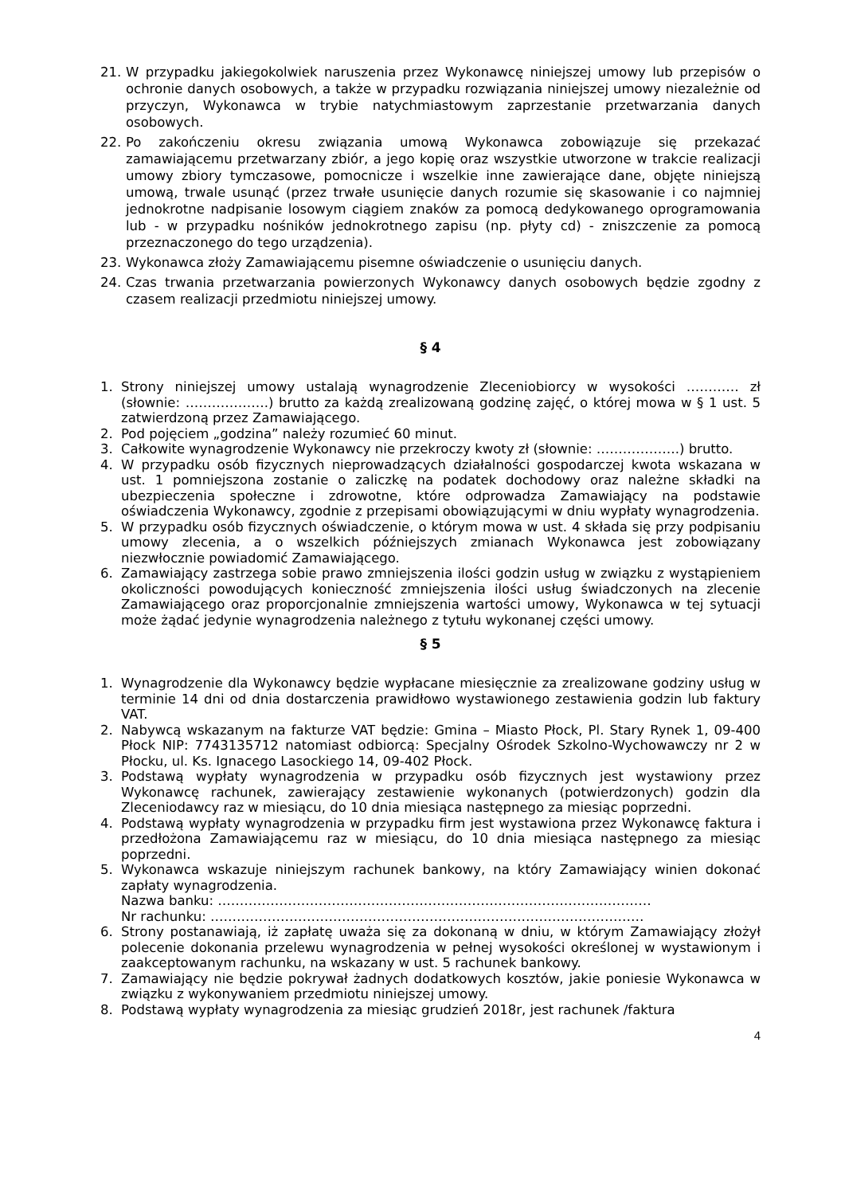21. W przypadku jakiegokolwiek naruszenia przez Wykonawcę niniejszej umowy lub przepisów o ochronie danych osobowych, a także w przypadku rozwiązania niniejszej umowy niezależnie od przyczyn, Wykonawca w trybie natychmiastowym zaprzestanie przetwarzania danych osobowych.
22. Po zakończeniu okresu związania umową Wykonawca zobowiązuje się przekazać zamawiającemu przetwarzany zbiór, a jego kopię oraz wszystkie utworzone w trakcie realizacji umowy zbiory tymczasowe, pomocnicze i wszelkie inne zawierające dane, objęte niniejszą umową, trwale usunąć (przez trwałe usunięcie danych rozumie się skasowanie i co najmniej jednokrotne nadpisanie losowym ciągiem znaków za pomocą dedykowanego oprogramowania lub - w przypadku nośników jednokrotnego zapisu (np. płyty cd) - zniszczenie za pomocą przeznaczonego do tego urządzenia).
23. Wykonawca złoży Zamawiającemu pisemne oświadczenie o usunięciu danych.
24. Czas trwania przetwarzania powierzonych Wykonawcy danych osobowych będzie zgodny z czasem realizacji przedmiotu niniejszej umowy.
§ 4
1. Strony niniejszej umowy ustalają wynagrodzenie Zleceniobiorcy w wysokości ………… zł (słownie: ……………….) brutto za każdą zrealizowaną godzinę zajęć, o której mowa w § 1 ust. 5 zatwierdzoną przez Zamawiającego.
2. Pod pojęciem „godzina” należy rozumieć 60 minut.
3. Całkowite wynagrodzenie Wykonawcy nie przekroczy kwoty zł (słownie: ……………….) brutto.
4. W przypadku osób fizycznych nieprowadzących działalności gospodarczej kwota wskazana w ust. 1 pomniejszona zostanie o zaliczkę na podatek dochodowy oraz należne składki na ubezpieczenia społeczne i zdrowotne, które odprowadza Zamawiający na podstawie oświadczenia Wykonawcy, zgodnie z przepisami obowiązującymi w dniu wypłaty wynagrodzenia.
5. W przypadku osób fizycznych oświadczenie, o którym mowa w ust. 4 składa się przy podpisaniu umowy zlecenia, a o wszelkich późniejszych zmianach Wykonawca jest zobowiązany niezwłocznie powiadomić Zamawiającego.
6. Zamawiający zastrzega sobie prawo zmniejszenia ilości godzin usług w związku z wystąpieniem okoliczności powodujących konieczność zmniejszenia ilości usług świadczonych na zlecenie Zamawiającego oraz proporcjonalnie zmniejszenia wartości umowy, Wykonawca w tej sytuacji może żądać jedynie wynagrodzenia należnego z tytułu wykonanej części umowy.
§ 5
1. Wynagrodzenie dla Wykonawcy będzie wypłacane miesięcznie za zrealizowane godziny usług w terminie 14 dni od dnia dostarczenia prawidłowo wystawionego zestawienia godzin lub faktury VAT.
2. Nabywcą wskazanym na fakturze VAT będzie: Gmina – Miasto Płock, Pl. Stary Rynek 1, 09-400 Płock NIP: 7743135712 natomiast odbiorcą: Specjalny Ośrodek Szkolno-Wychowawczy nr 2 w Płocku, ul. Ks. Ignacego Lasockiego 14, 09-402 Płock.
3. Podstawą wypłaty wynagrodzenia w przypadku osób fizycznych jest wystawiony przez Wykonawcę rachunek, zawierający zestawienie wykonanych (potwierdzonych) godzin dla Zleceniodawcy raz w miesiącu, do 10 dnia miesiąca następnego za miesiąc poprzedni.
4. Podstawą wypłaty wynagrodzenia w przypadku firm jest wystawiona przez Wykonawcę faktura i przedłożona Zamawiającemu raz w miesiącu, do 10 dnia miesiąca następnego za miesiąc poprzedni.
5. Wykonawca wskazuje niniejszym rachunek bankowy, na który Zamawiający winien dokonać zapłaty wynagrodzenia.
Nazwa banku: ………………………………………………………………………………………
Nr rachunku: ………………………………………………………………………………………
6. Strony postanawiają, iż zapłatę uważa się za dokonaną w dniu, w którym Zamawiający złożył polecenie dokonania przelewu wynagrodzenia w pełnej wysokości określonej w wystawionym i zaakceptowanym rachunku, na wskazany w ust. 5 rachunek bankowy.
7. Zamawiający nie będzie pokrywał żadnych dodatkowych kosztów, jakie poniesie Wykonawca w związku z wykonywaniem przedmiotu niniejszej umowy.
8. Podstawą wypłaty wynagrodzenia za miesiąc grudzień 2018r, jest rachunek /faktura
4